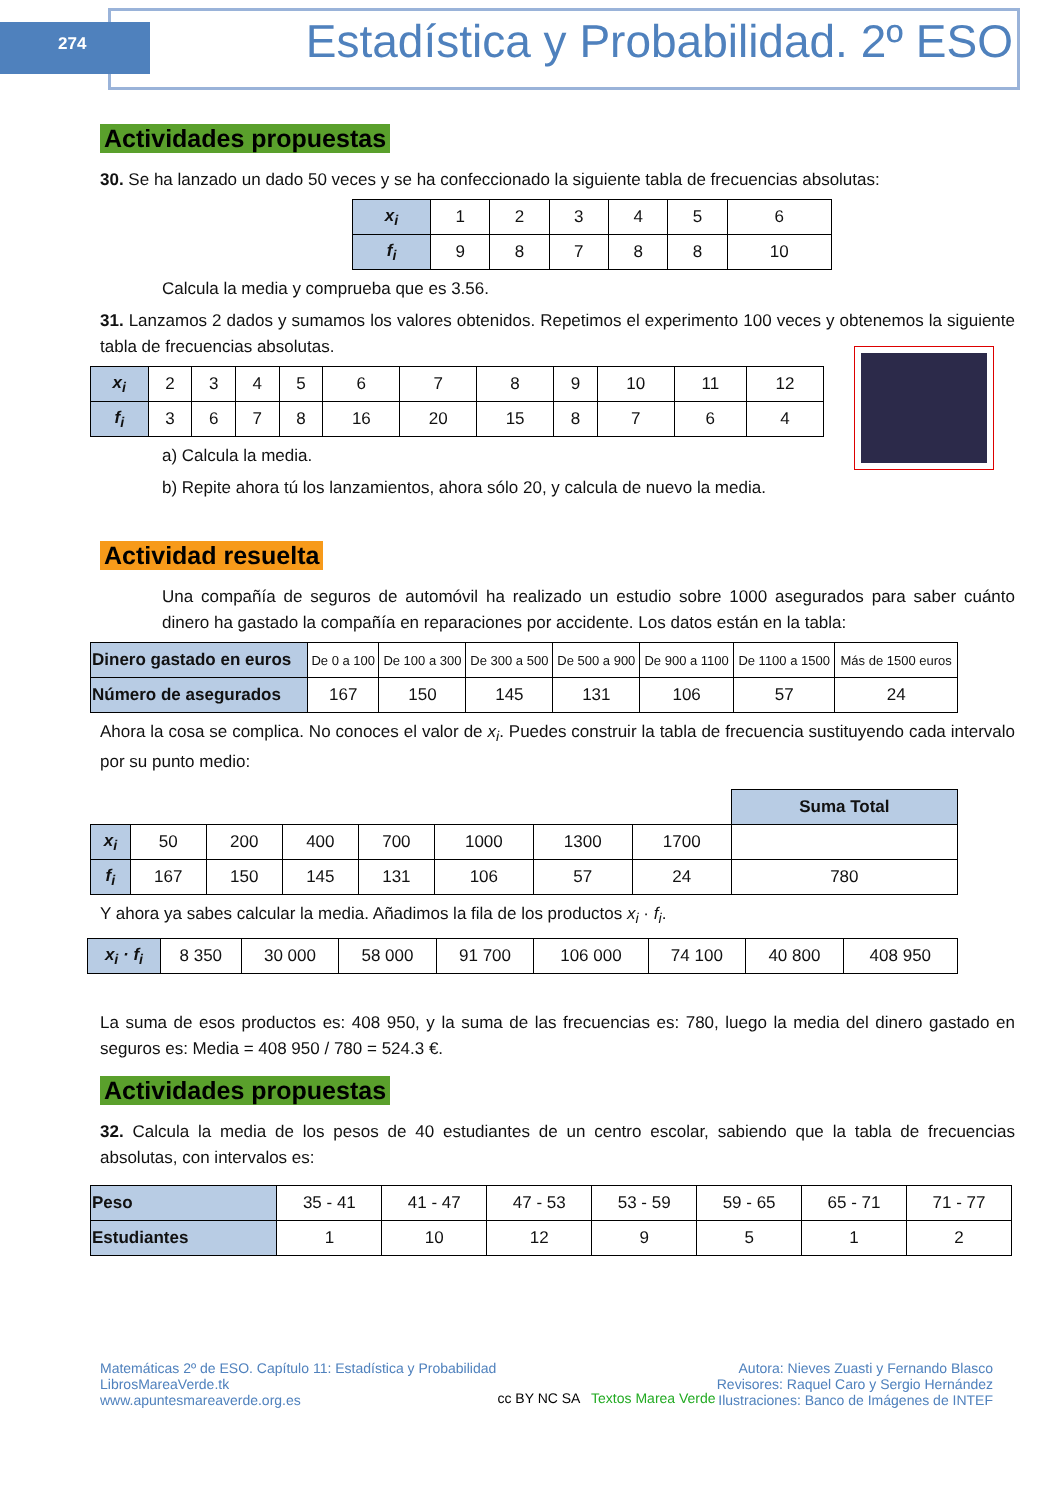274
Estadística y Probabilidad. 2º ESO
Actividades propuestas
30. Se ha lanzado un dado 50 veces y se ha confeccionado la siguiente tabla de frecuencias absolutas:
| x<sub>i</sub> | 1 | 2 | 3 | 4 | 5 | 6 |
| f<sub>i</sub> | 9 | 8 | 7 | 8 | 8 | 10 |
Calcula la media y comprueba que es 3.56.
31. Lanzamos 2 dados y sumamos los valores obtenidos. Repetimos el experimento 100 veces y obtenemos la siguiente tabla de frecuencias absolutas.
| x<sub>i</sub> | 2 | 3 | 4 | 5 | 6 | 7 | 8 | 9 | 10 | 11 | 12 |
| f<sub>i</sub> | 3 | 6 | 7 | 8 | 16 | 20 | 15 | 8 | 7 | 6 | 4 |
a) Calcula la media.
b) Repite ahora tú los lanzamientos, ahora sólo 20, y calcula de nuevo la media.
Actividad resuelta
Una compañía de seguros de automóvil ha realizado un estudio sobre 1000 asegurados para saber cuánto dinero ha gastado la compañía en reparaciones por accidente. Los datos están en la tabla:
| Dinero gastado en euros | De 0 a 100 | De 100 a 300 | De 300 a 500 | De 500 a 900 | De 900 a 1100 | De 1100 a 1500 | Más de 1500 euros |
| Número de asegurados | 167 | 150 | 145 | 131 | 106 | 57 | 24 |
Ahora la cosa se complica. No conoces el valor de x<sub>i</sub>. Puedes construir la tabla de frecuencia sustituyendo cada intervalo por su punto medio:
| | | | | | | | | Suma Total |
| x<sub>i</sub> | 50 | 200 | 400 | 700 | 1000 | 1300 | 1700 | |
| f<sub>i</sub> | 167 | 150 | 145 | 131 | 106 | 57 | 24 | 780 |
Y ahora ya sabes calcular la media. Añadimos la fila de los productos x<sub>i</sub> · f<sub>i</sub>.
| x<sub>i</sub> · f<sub>i</sub> | 8 350 | 30 000 | 58 000 | 91 700 | 106 000 | 74 100 | 40 800 | 408 950 |
La suma de esos productos es: 408 950, y la suma de las frecuencias es: 780, luego la media del dinero gastado en seguros es: Media = 408 950 / 780 = 524.3 €.
Actividades propuestas
32. Calcula la media de los pesos de 40 estudiantes de un centro escolar, sabiendo que la tabla de frecuencias absolutas, con intervalos es:
| Peso | 35 - 41 | 41 - 47 | 47 - 53 | 53 - 59 | 59 - 65 | 65 - 71 | 71 - 77 |
| Estudiantes | 1 | 10 | 12 | 9 | 5 | 1 | 2 |
Matemáticas 2º de ESO. Capítulo 11: Estadística y Probabilidad
LibrosMareaVerde.tk
www.apuntesmareaverde.org.es
cc BY NC SA Textos Marea Verde
Autora: Nieves Zuasti y Fernando Blasco
Revisores: Raquel Caro y Sergio Hernández
Ilustraciones: Banco de Imágenes de INTEF